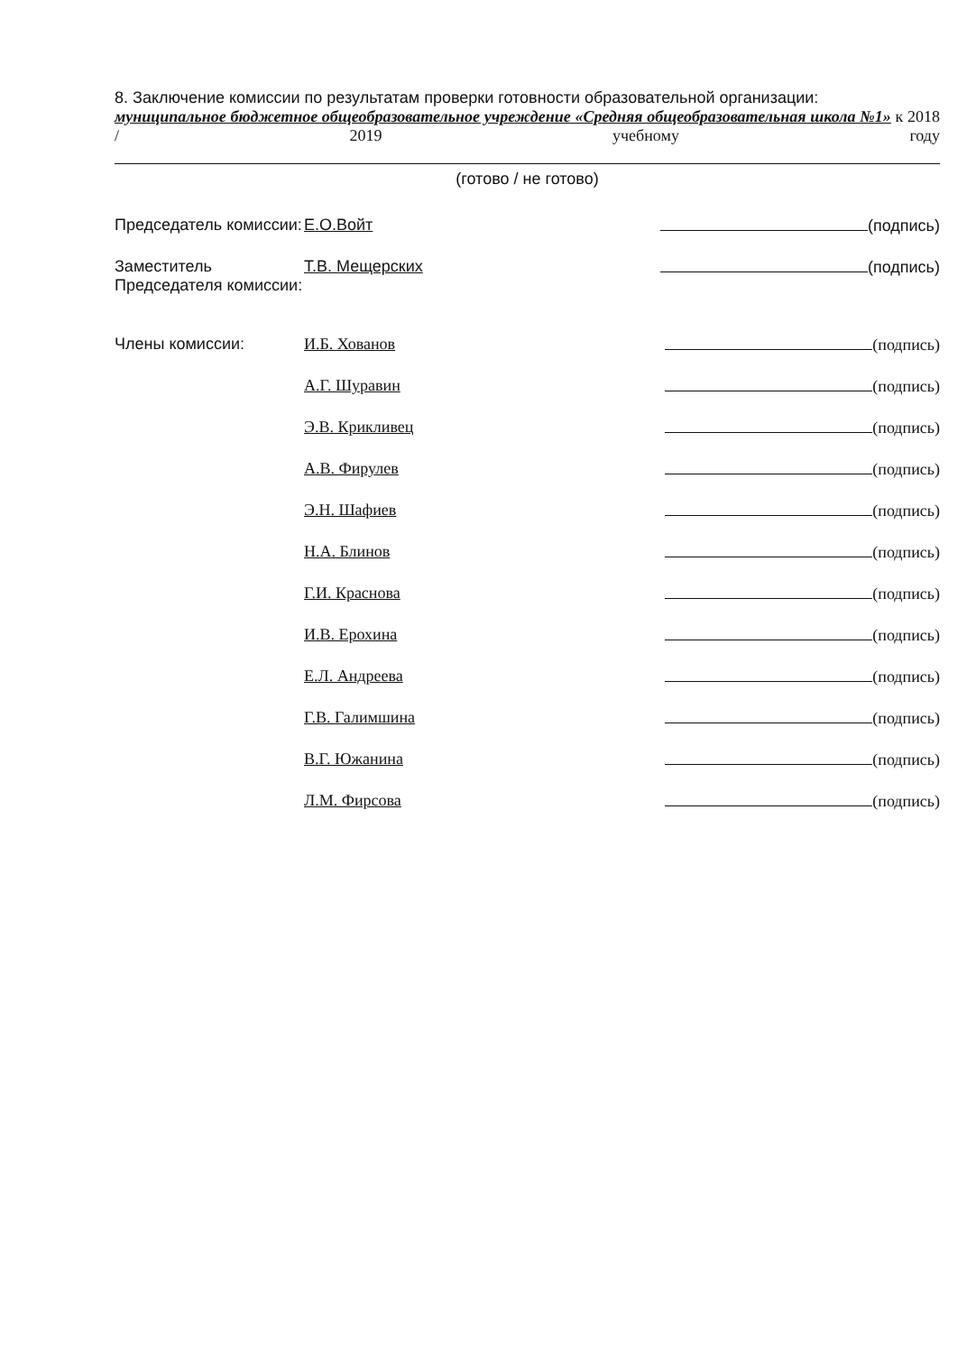8. Заключение комиссии по результатам проверки готовности образовательной организации:
муниципальное бюджетное общеобразовательное учреждение «Средняя общеобразовательная школа №1» к 2018 / 2019 учебному году
(готово / не готово)
| Председатель комиссии: | Е.О.Войт | (подпись) |
| Заместитель Председателя комиссии: | Т.В. Мещерских | (подпись) |
| Члены комиссии: | И.Б. Хованов | (подпись) |
| | А.Г. Шуравин | (подпись) |
| | Э.В. Крикливец | (подпись) |
| | А.В. Фирулев | (подпись) |
| | Э.Н. Шафиев | (подпись) |
| | Н.А. Блинов | (подпись) |
| | Г.И. Краснова | (подпись) |
| | И.В. Ерохина | (подпись) |
| | Е.Л. Андреева | (подпись) |
| | Г.В. Галимшина | (подпись) |
| | В.Г. Южанина | (подпись) |
| | Л.М. Фирсова | (подпись) |